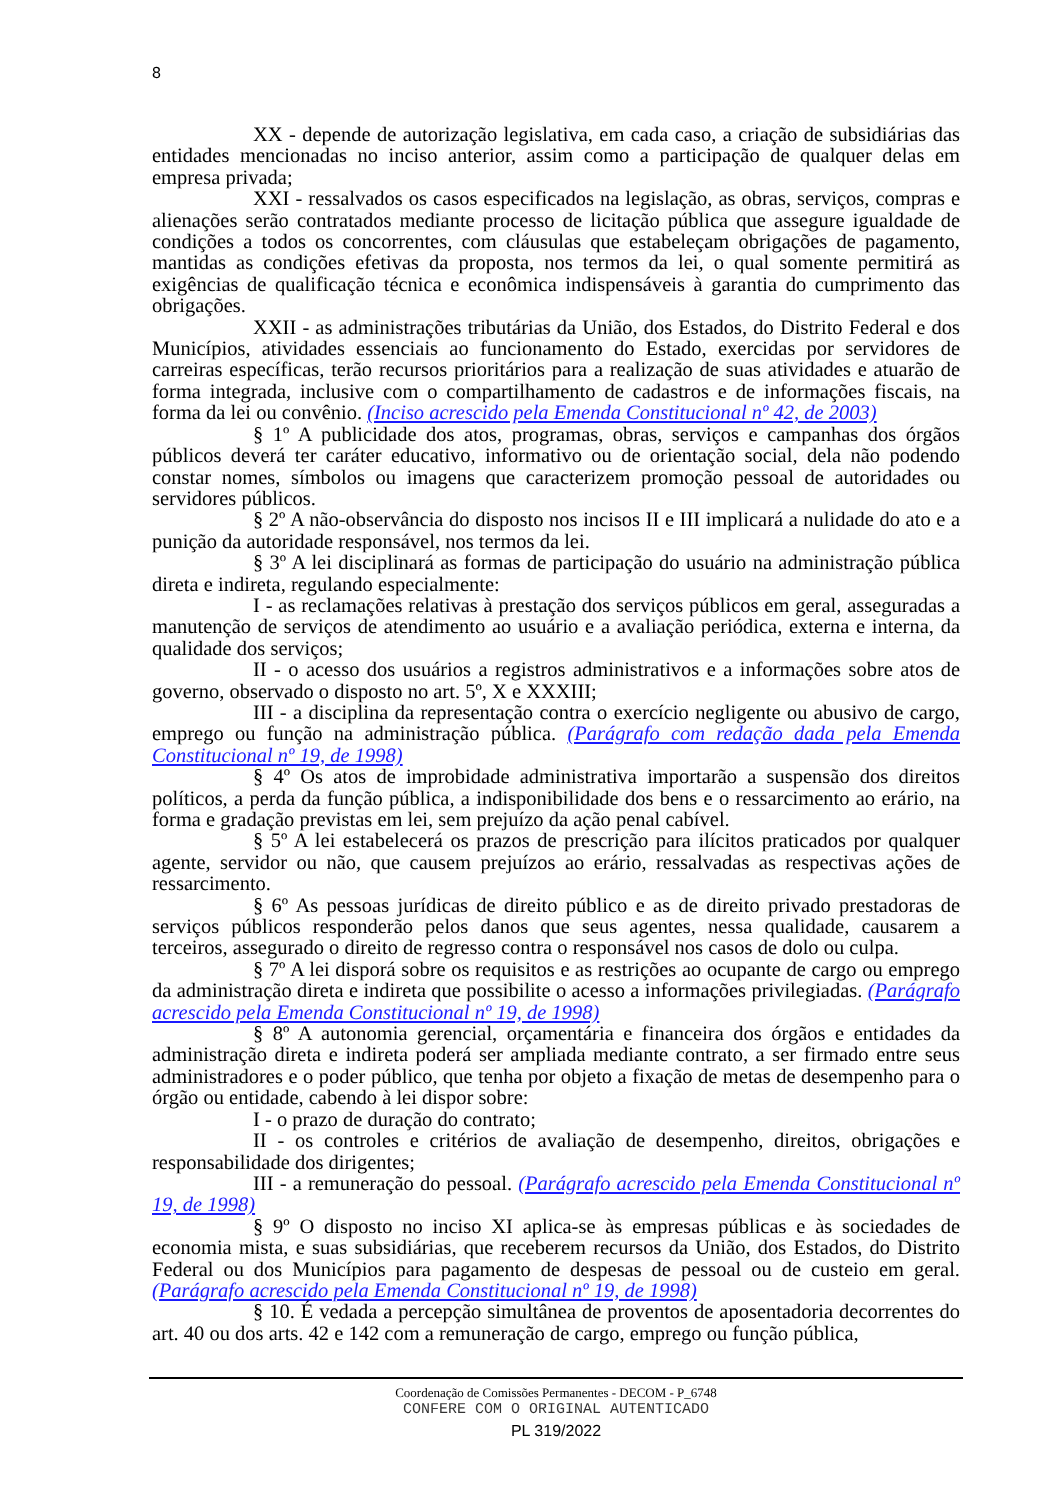8
XX - depende de autorização legislativa, em cada caso, a criação de subsidiárias das entidades mencionadas no inciso anterior, assim como a participação de qualquer delas em empresa privada;
XXI - ressalvados os casos especificados na legislação, as obras, serviços, compras e alienações serão contratados mediante processo de licitação pública que assegure igualdade de condições a todos os concorrentes, com cláusulas que estabeleçam obrigações de pagamento, mantidas as condições efetivas da proposta, nos termos da lei, o qual somente permitirá as exigências de qualificação técnica e econômica indispensáveis à garantia do cumprimento das obrigações.
XXII - as administrações tributárias da União, dos Estados, do Distrito Federal e dos Municípios, atividades essenciais ao funcionamento do Estado, exercidas por servidores de carreiras específicas, terão recursos prioritários para a realização de suas atividades e atuarão de forma integrada, inclusive com o compartilhamento de cadastros e de informações fiscais, na forma da lei ou convênio. (Inciso acrescido pela Emenda Constitucional nº 42, de 2003)
§ 1º A publicidade dos atos, programas, obras, serviços e campanhas dos órgãos públicos deverá ter caráter educativo, informativo ou de orientação social, dela não podendo constar nomes, símbolos ou imagens que caracterizem promoção pessoal de autoridades ou servidores públicos.
§ 2º A não-observância do disposto nos incisos II e III implicará a nulidade do ato e a punição da autoridade responsável, nos termos da lei.
§ 3º A lei disciplinará as formas de participação do usuário na administração pública direta e indireta, regulando especialmente:
I - as reclamações relativas à prestação dos serviços públicos em geral, asseguradas a manutenção de serviços de atendimento ao usuário e a avaliação periódica, externa e interna, da qualidade dos serviços;
II - o acesso dos usuários a registros administrativos e a informações sobre atos de governo, observado o disposto no art. 5º, X e XXXIII;
III - a disciplina da representação contra o exercício negligente ou abusivo de cargo, emprego ou função na administração pública. (Parágrafo com redação dada pela Emenda Constitucional nº 19, de 1998)
§ 4º Os atos de improbidade administrativa importarão a suspensão dos direitos políticos, a perda da função pública, a indisponibilidade dos bens e o ressarcimento ao erário, na forma e gradação previstas em lei, sem prejuízo da ação penal cabível.
§ 5º A lei estabelecerá os prazos de prescrição para ilícitos praticados por qualquer agente, servidor ou não, que causem prejuízos ao erário, ressalvadas as respectivas ações de ressarcimento.
§ 6º As pessoas jurídicas de direito público e as de direito privado prestadoras de serviços públicos responderão pelos danos que seus agentes, nessa qualidade, causarem a terceiros, assegurado o direito de regresso contra o responsável nos casos de dolo ou culpa.
§ 7º A lei disporá sobre os requisitos e as restrições ao ocupante de cargo ou emprego da administração direta e indireta que possibilite o acesso a informações privilegiadas. (Parágrafo acrescido pela Emenda Constitucional nº 19, de 1998)
§ 8º A autonomia gerencial, orçamentária e financeira dos órgãos e entidades da administração direta e indireta poderá ser ampliada mediante contrato, a ser firmado entre seus administradores e o poder público, que tenha por objeto a fixação de metas de desempenho para o órgão ou entidade, cabendo à lei dispor sobre:
I - o prazo de duração do contrato;
II - os controles e critérios de avaliação de desempenho, direitos, obrigações e responsabilidade dos dirigentes;
III - a remuneração do pessoal. (Parágrafo acrescido pela Emenda Constitucional nº 19, de 1998)
§ 9º O disposto no inciso XI aplica-se às empresas públicas e às sociedades de economia mista, e suas subsidiárias, que receberem recursos da União, dos Estados, do Distrito Federal ou dos Municípios para pagamento de despesas de pessoal ou de custeio em geral. (Parágrafo acrescido pela Emenda Constitucional nº 19, de 1998)
§ 10. É vedada a percepção simultânea de proventos de aposentadoria decorrentes do art. 40 ou dos arts. 42 e 142 com a remuneração de cargo, emprego ou função pública,
Coordenação de Comissões Permanentes - DECOM - P_6748
CONFERE COM O ORIGINAL AUTENTICADO
PL 319/2022